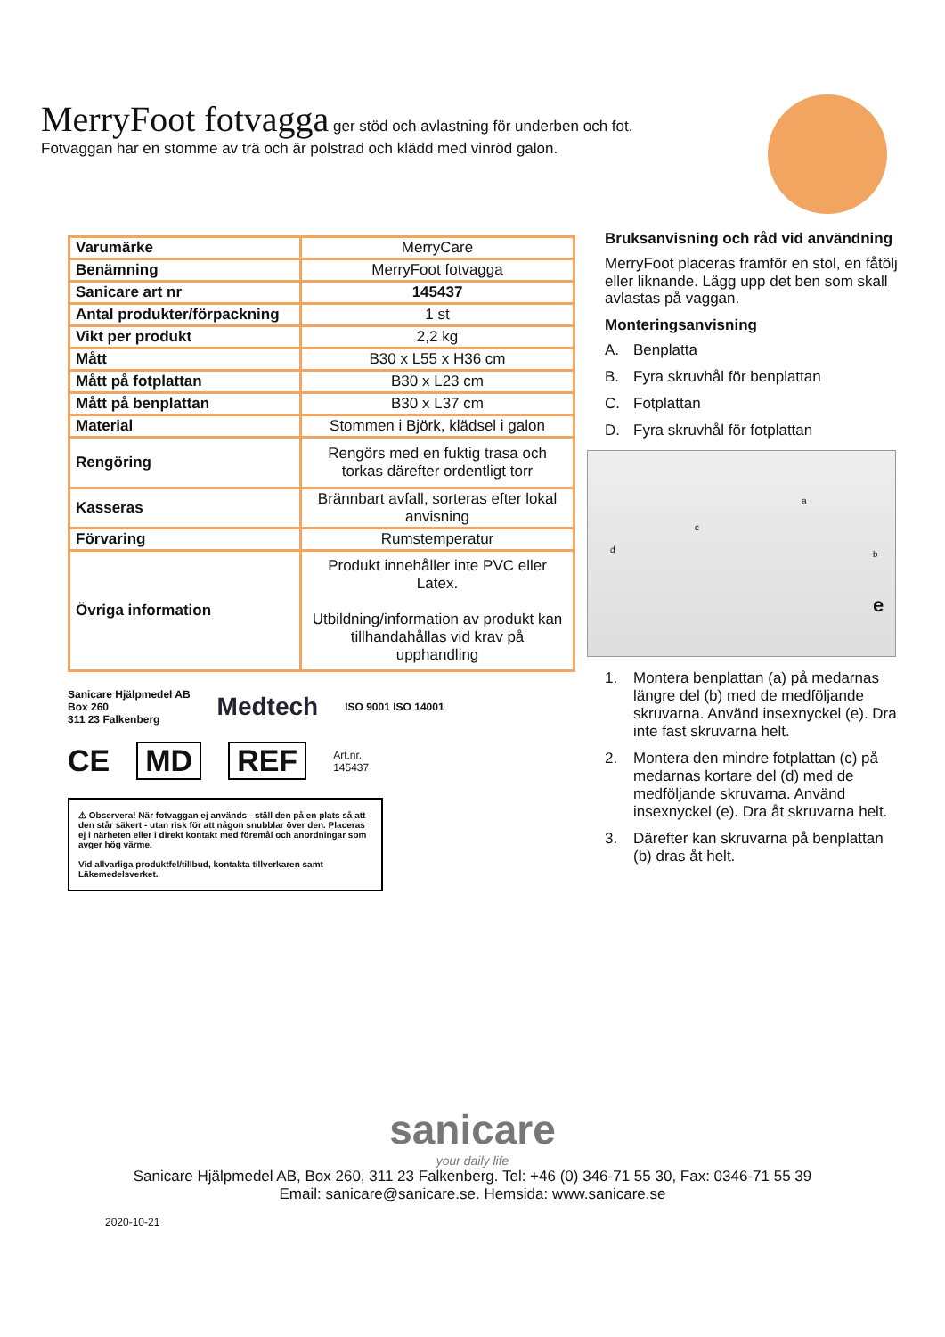MerryFoot fotvagga ger stöd och avlastning för underben och fot.
Fotvaggan har en stomme av trä och är polstrad och klädd med vinröd galon.
| Varumärke | MerryCare |
| Benämning | MerryFoot fotvagga |
| Sanicare art nr | 145437 |
| Antal produkter/förpackning | 1 st |
| Vikt per produkt | 2,2 kg |
| Mått | B30 x L55 x H36 cm |
| Mått på fotplattan | B30 x L23 cm |
| Mått på benplattan | B30 x L37 cm |
| Material | Stommen i Björk, klädsel i galon |
| Rengöring | Rengörs med en fuktig trasa och torkas därefter ordentligt torr |
| Kasseras | Brännbart avfall, sorteras efter lokal anvisning |
| Förvaring | Rumstemperatur |
| Övriga information | Produkt innehåller inte PVC eller Latex. Utbildning/information av produkt kan tillhandahållas vid krav på upphandling |
Sanicare Hjälpmedel AB
Box 260
311 23 Falkenberg
Medtech
ISO 9001 ISO 14001
CE MD REF Art.nr.
145437
⚠ Observera! När fotvaggan ej används - ställ den på en plats så att den står säkert - utan risk för att någon snubblar över den. Placeras ej i närheten eller i direkt kontakt med föremål och anordningar som avger hög värme.
Vid allvarliga produktfel/tillbud, kontakta tillverkaren samt Läkemedelsverket.
Bruksanvisning och råd vid användning
MerryFoot placeras framför en stol, en fåtölj eller liknande. Lägg upp det ben som skall avlastas på vaggan.
Monteringsanvisning
A. Benplatta
B. Fyra skruvhål för benplattan
C. Fotplattan
D. Fyra skruvhål för fotplattan
a
b
c
d
e
1. Montera benplattan (a) på medarnas längre del (b) med de medföljande skruvarna. Använd insexnyckel (e). Dra inte fast skruvarna helt.
2. Montera den mindre fotplattan (c) på medarnas kortare del (d) med de medföljande skruvarna. Använd insexnyckel (e). Dra åt skruvarna helt.
3. Därefter kan skruvarna på benplattan (b) dras åt helt.
sanicare
your daily life
Sanicare Hjälpmedel AB, Box 260, 311 23 Falkenberg. Tel: +46 (0) 346-71 55 30, Fax: 0346-71 55 39
Email: sanicare@sanicare.se. Hemsida: www.sanicare.se
2020-10-21